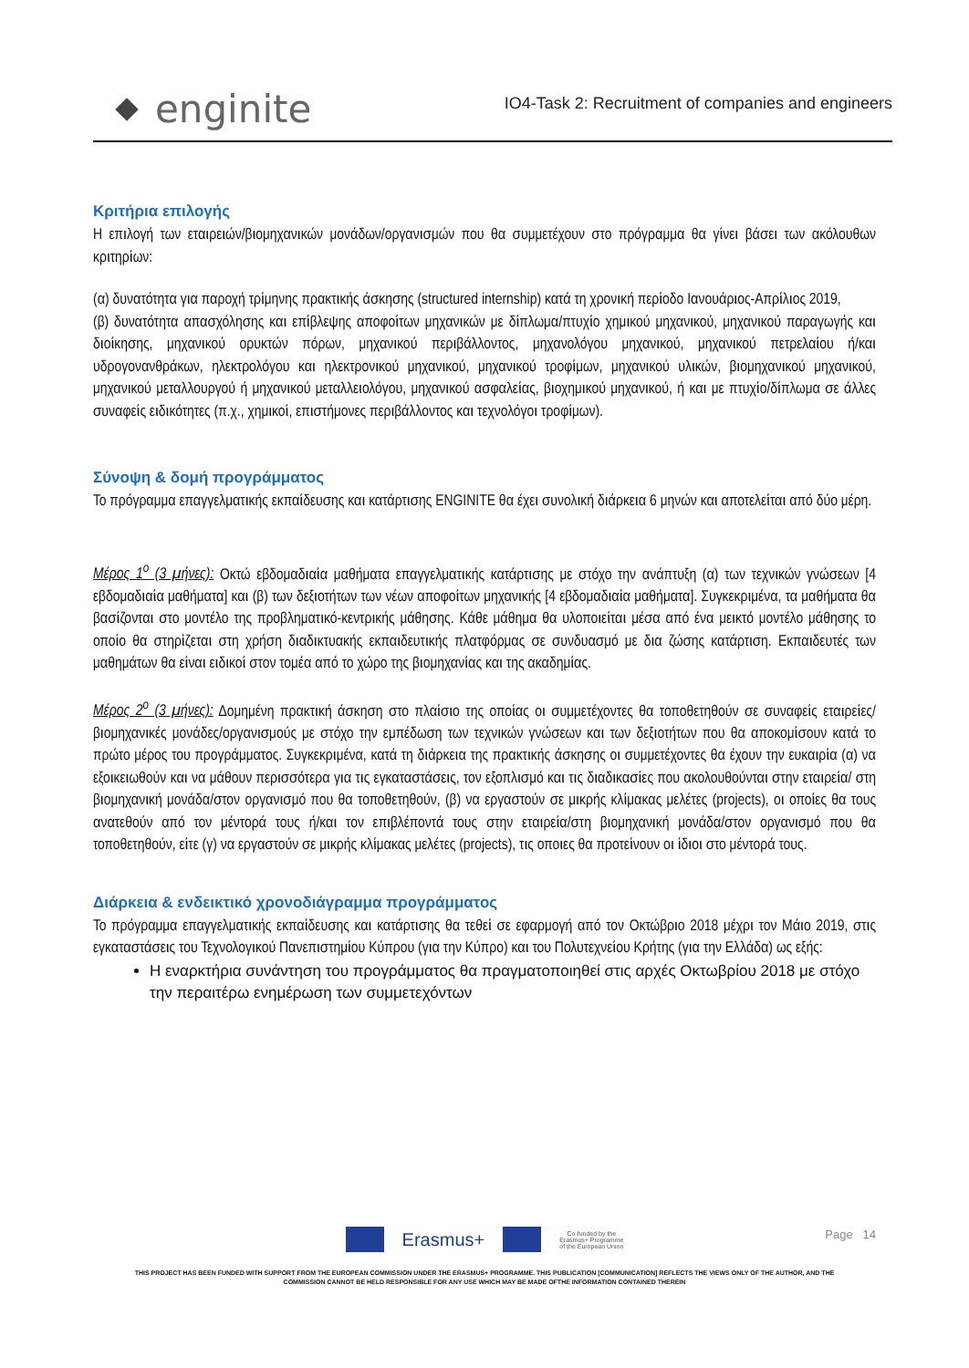enginite
IO4-Task 2: Recruitment of companies and engineers
Κριτήρια επιλογής
Η επιλογή των εταιρειών/βιομηχανικών μονάδων/οργανισμών που θα συμμετέχουν στο πρόγραμμα θα γίνει βάσει των ακόλουθων κριτηρίων:
(α) δυνατότητα για παροχή τρίμηνης πρακτικής άσκησης (structured internship) κατά τη χρονική περίοδο Ιανουάριος-Απρίλιος 2019,
(β) δυνατότητα απασχόλησης και επίβλεψης αποφοίτων μηχανικών με δίπλωμα/πτυχίο χημικού μηχανικού, μηχανικού παραγωγής και διοίκησης, μηχανικού ορυκτών πόρων, μηχανικού περιβάλλοντος, μηχανολόγου μηχανικού, μηχανικού πετρελαίου ή/και υδρογονανθράκων, ηλεκτρολόγου και ηλεκτρονικού μηχανικού, μηχανικού τροφίμων, μηχανικού υλικών, βιομηχανικού μηχανικού, μηχανικού μεταλλουργού ή μηχανικού μεταλλειολόγου, μηχανικού ασφαλείας, βιοχημικού μηχανικού, ή και με πτυχίο/δίπλωμα σε άλλες συναφείς ειδικότητες (π.χ., χημικοί, επιστήμονες περιβάλλοντος και τεχνολόγοι τροφίμων).
Σύνοψη & δομή προγράμματος
Το πρόγραμμα επαγγελματικής εκπαίδευσης και κατάρτισης ENGINITE θα έχει συνολική διάρκεια 6 μηνών και αποτελείται από δύο μέρη.
Μέρος 1<sup>ο</sup> (3 μήνες): Οκτώ εβδομαδιαία μαθήματα επαγγελματικής κατάρτισης με στόχο την ανάπτυξη (α) των τεχνικών γνώσεων [4 εβδομαδιαία μαθήματα] και (β) των δεξιοτήτων των νέων αποφοίτων μηχανικής [4 εβδομαδιαία μαθήματα]. Συγκεκριμένα, τα μαθήματα θα βασίζονται στο μοντέλο της προβληματικό-κεντρικής μάθησης. Κάθε μάθημα θα υλοποιείται μέσα από ένα μεικτό μοντέλο μάθησης το οποίο θα στηρίζεται στη χρήση διαδικτυακής εκπαιδευτικής πλατφόρμας σε συνδυασμό με δια ζώσης κατάρτιση. Εκπαιδευτές των μαθημάτων θα είναι ειδικοί στον τομέα από το χώρο της βιομηχανίας και της ακαδημίας.
Μέρος 2<sup>ο</sup> (3 μήνες): Δομημένη πρακτική άσκηση στο πλαίσιο της οποίας οι συμμετέχοντες θα τοποθετηθούν σε συναφείς εταιρείες/βιομηχανικές μονάδες/οργανισμούς με στόχο την εμπέδωση των τεχνικών γνώσεων και των δεξιοτήτων που θα αποκομίσουν κατά το πρώτο μέρος του προγράμματος. Συγκεκριμένα, κατά τη διάρκεια της πρακτικής άσκησης οι συμμετέχοντες θα έχουν την ευκαιρία (α) να εξοικειωθούν και να μάθουν περισσότερα για τις εγκαταστάσεις, τον εξοπλισμό και τις διαδικασίες που ακολουθούνται στην εταιρεία/ στη βιομηχανική μονάδα/στον οργανισμό που θα τοποθετηθούν, (β) να εργαστούν σε μικρής κλίμακας μελέτες (projects), οι οποίες θα τους ανατεθούν από τον μέντορά τους ή/και τον επιβλέποντά τους στην εταιρεία/στη βιομηχανική μονάδα/στον οργανισμό που θα τοποθετηθούν, είτε (γ) να εργαστούν σε μικρής κλίμακας μελέτες (projects), τις οποιες θα προτείνουν οι ίδιοι στο μέντορά τους.
Διάρκεια & ενδεικτικό χρονοδιάγραμμα προγράμματος
Το πρόγραμμα επαγγελματικής εκπαίδευσης και κατάρτισης θα τεθεί σε εφαρμογή από τον Οκτώβριο 2018 μέχρι τον Μάιο 2019, στις εγκαταστάσεις του Τεχνολογικού Πανεπιστημίου Κύπρου (για την Κύπρο) και του Πολυτεχνείου Κρήτης (για την Ελλάδα) ως εξής:
Η εναρκτήρια συνάντηση του προγράμματος θα πραγματοποιηθεί στις αρχές Οκτωβρίου 2018 με στόχο την περαιτέρω ενημέρωση των συμμετεχόντων
Page 14
Erasmus+ Co-funded by the
Erasmus+ Programme
of the European Union
THIS PROJECT HAS BEEN FUNDED WITH SUPPORT FROM THE EUROPEAN COMMISSION UNDER THE ERASMUS+ PROGRAMME. THIS PUBLICATION [COMMUNICATION] REFLECTS THE VIEWS ONLY OF THE AUTHOR, AND THE
COMMISSION CANNOT BE HELD RESPONSIBLE FOR ANY USE WHICH MAY BE MADE OFTHE INFORMATION CONTAINED THEREIN